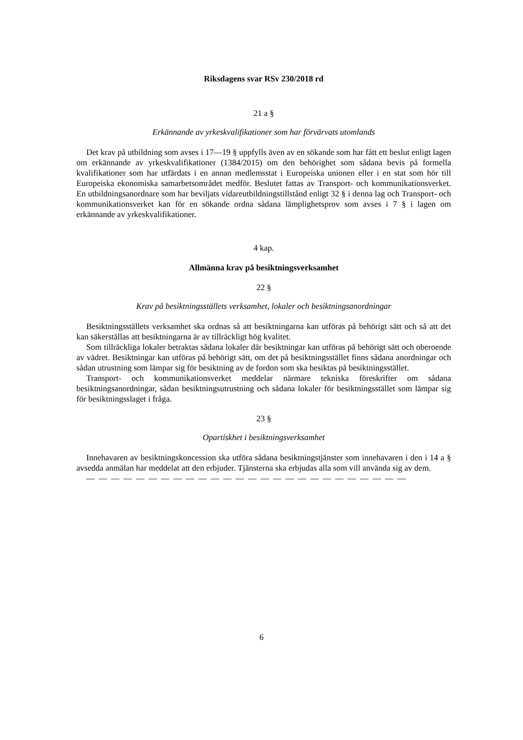Riksdagens svar RSv 230/2018 rd
21 a §
Erkännande av yrkeskvalifikationer som har förvärvats utomlands
Det krav på utbildning som avses i 17—19 § uppfylls även av en sökande som har fått ett beslut enligt lagen om erkännande av yrkeskvalifikationer (1384/2015) om den behörighet som sådana bevis på formella kvalifikationer som har utfärdats i en annan medlemsstat i Europeiska unionen eller i en stat som hör till Europeiska ekonomiska samarbetsområdet medför. Beslutet fattas av Transport- och kommunikationsverket. En utbildningsanordnare som har beviljats vidareutbildningstillstånd enligt 32 § i denna lag och Transport- och kommunikationsverket kan för en sökande ordna sådana lämplighetsprov som avses i 7 § i lagen om erkännande av yrkeskvalifikationer.
4 kap.
Allmänna krav på besiktningsverksamhet
22 §
Krav på besiktningsställets verksamhet, lokaler och besiktningsanordningar
Besiktningsställets verksamhet ska ordnas så att besiktningarna kan utföras på behörigt sätt och så att det kan säkerställas att besiktningarna är av tillräckligt hög kvalitet.
Som tillräckliga lokaler betraktas sådana lokaler där besiktningar kan utföras på behörigt sätt och oberoende av vädret. Besiktningar kan utföras på behörigt sätt, om det på besiktningsstället finns sådana anordningar och sådan utrustning som lämpar sig för besiktning av de fordon som ska besiktas på besiktningsstället.
Transport- och kommunikationsverket meddelar närmare tekniska föreskrifter om sådana besiktningsanordningar, sådan besiktningsutrustning och sådana lokaler för besiktningsstället som lämpar sig för besiktningsslaget i fråga.
23 §
Opartiskhet i besiktningsverksamhet
Innehavaren av besiktningskoncession ska utföra sådana besiktningstjänster som innehavaren i den i 14 a § avsedda anmälan har meddelat att den erbjuder. Tjänsterna ska erbjudas alla som vill använda sig av dem.
— — — — — — — — — — — — — — — — — — — — — — — — — —
6